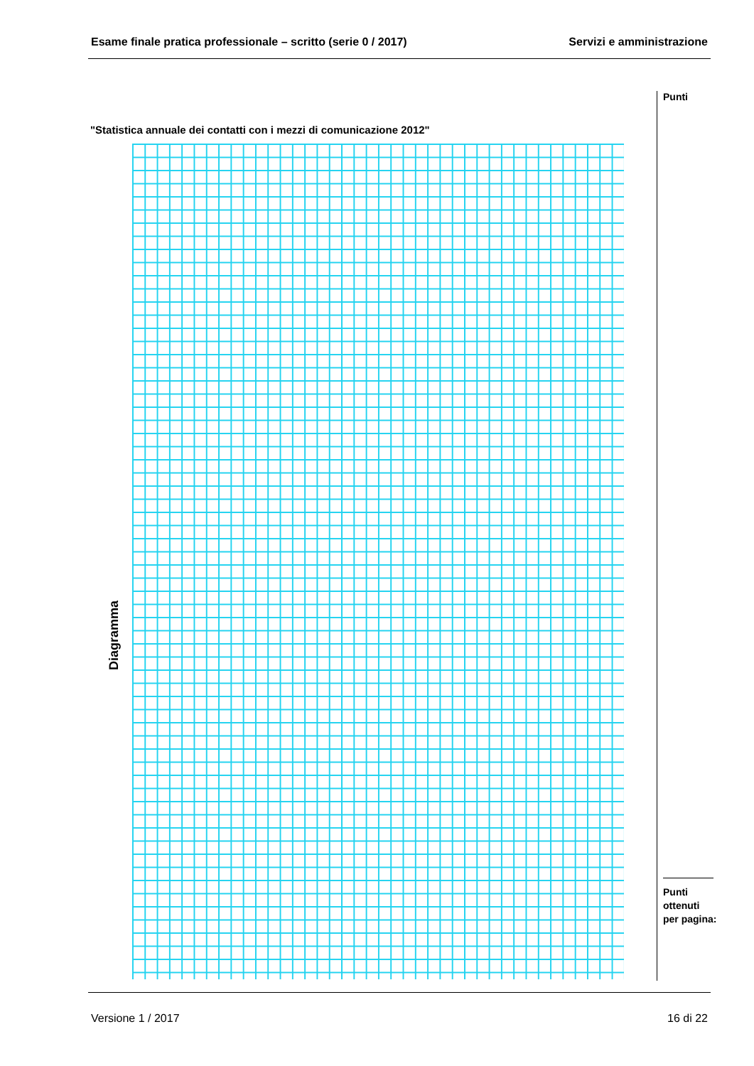Esame finale pratica professionale – scritto (serie 0 / 2017) Servizi e amministrazione
Punti
"Statistica annuale dei contatti con i mezzi di comunicazione 2012"
Diagramma
Punti
ottenuti
per pagina:
Versione 1 / 2017 16 di 22